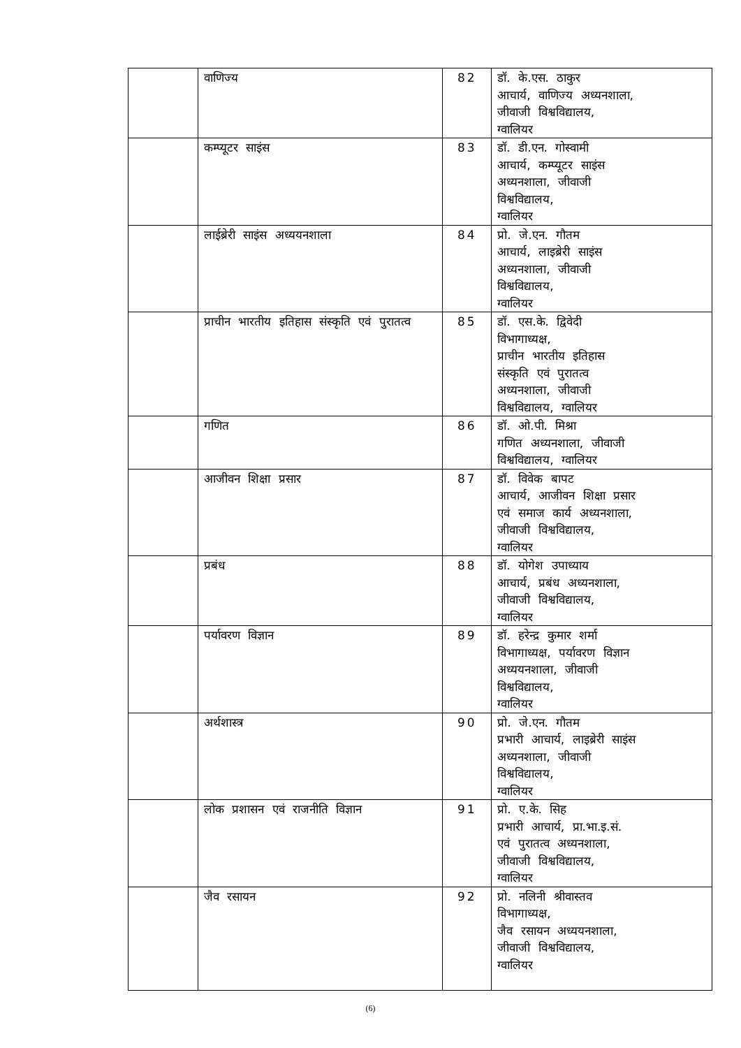| | वाणिज्य | 82 | डॉ. के.एस. ठाकुर आचार्य, वाणिज्य अध्यनशाला, जीवाजी विश्वविद्यालय, ग्वालियर |
| | कम्प्यूटर साइंस | 83 | डॉ. डी.एन. गोस्वामी आचार्य, कम्प्यूटर साइंस अध्यनशाला, जीवाजी विश्वविद्यालय, ग्वालियर |
| | लाईब्रेरी साइंस अध्ययनशाला | 84 | प्रो. जे.एन. गौतम आचार्य, लाइब्रेरी साइंस अध्यनशाला, जीवाजी विश्वविद्यालय, ग्वालियर |
| | प्राचीन भारतीय इतिहास संस्कृति एवं पुरातत्व | 85 | डॉ. एस.के. द्विवेदी विभागाध्यक्ष, प्राचीन भारतीय इतिहास संस्कृति एवं पुरातत्व अध्यनशाला, जीवाजी विश्वविद्यालय, ग्वालियर |
| | गणित | 86 | डॉ. ओ.पी. मिश्रा गणित अध्यनशाला, जीवाजी विश्वविद्यालय, ग्वालियर |
| | आजीवन शिक्षा प्रसार | 87 | डॉ. विवेक बापट आचार्य, आजीवन शिक्षा प्रसार एवं समाज कार्य अध्यनशाला, जीवाजी विश्वविद्यालय, ग्वालियर |
| | प्रबंध | 88 | डॉ. योगेश उपाध्याय आचार्य, प्रबंध अध्यनशाला, जीवाजी विश्वविद्यालय, ग्वालियर |
| | पर्यावरण विज्ञान | 89 | डॉ. हरेन्द्र कुमार शर्मा विभागाध्यक्ष, पर्यावरण विज्ञान अध्ययनशाला, जीवाजी विश्वविद्यालय, ग्वालियर |
| | अर्थशास्त्र | 90 | प्रो. जे.एन. गौतम प्रभारी आचार्य, लाइब्रेरी साइंस अध्यनशाला, जीवाजी विश्वविद्यालय, ग्वालियर |
| | लोक प्रशासन एवं राजनीति विज्ञान | 91 | प्रो. ए.के. सिह प्रभारी आचार्य, प्रा.भा.इ.सं. एवं पुरातत्व अध्यनशाला, जीवाजी विश्वविद्यालय, ग्वालियर |
| | जैव रसायन | 92 | प्रो. नलिनी श्रीवास्तव विभागाध्यक्ष, जैव रसायन अध्ययनशाला, जीवाजी विश्वविद्यालय, ग्वालियर |
(6)